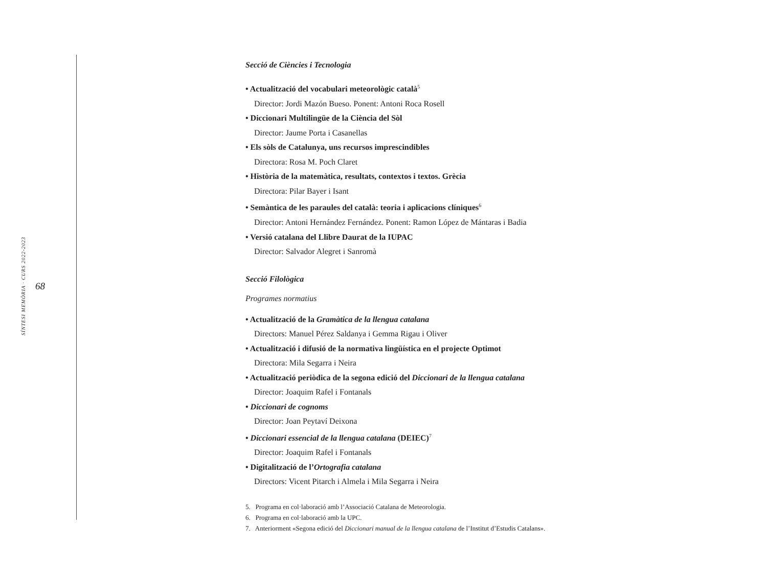SÍNTESI MEMÒRIA · CURS 2022-2023 68
Secció de Ciències i Tecnologia
• Actualització del vocabulari meteorològic català<sup>5</sup>
Director: Jordi Mazón Bueso. Ponent: Antoni Roca Rosell
• Diccionari Multilingüe de la Ciència del Sòl
Director: Jaume Porta i Casanellas
• Els sòls de Catalunya, uns recursos imprescindibles
Directora: Rosa M. Poch Claret
• Història de la matemàtica, resultats, contextos i textos. Grècia
Directora: Pilar Bayer i Isant
• Semàntica de les paraules del català: teoria i aplicacions clíniques<sup>6</sup>
Director: Antoni Hernández Fernández. Ponent: Ramon López de Mántaras i Badia
• Versió catalana del Llibre Daurat de la IUPAC
Director: Salvador Alegret i Sanromà
Secció Filològica
Programes normatius
• Actualització de la Gramàtica de la llengua catalana
Directors: Manuel Pérez Saldanya i Gemma Rigau i Oliver
• Actualització i difusió de la normativa lingüística en el projecte Optimot
Directora: Mila Segarra i Neira
• Actualització periòdica de la segona edició del Diccionari de la llengua catalana
Director: Joaquim Rafel i Fontanals
• Diccionari de cognoms
Director: Joan Peytaví Deixona
• Diccionari essencial de la llengua catalana (DEIEC)<sup>7</sup>
Director: Joaquim Rafel i Fontanals
• Digitalització de l’Ortografia catalana
Directors: Vicent Pitarch i Almela i Mila Segarra i Neira
5. Programa en col·laboració amb l’Associació Catalana de Meteorologia.
6. Programa en col·laboració amb la UPC.
7. Anteriorment «Segona edició del Diccionari manual de la llengua catalana de l’Institut d’Estudis Catalans».